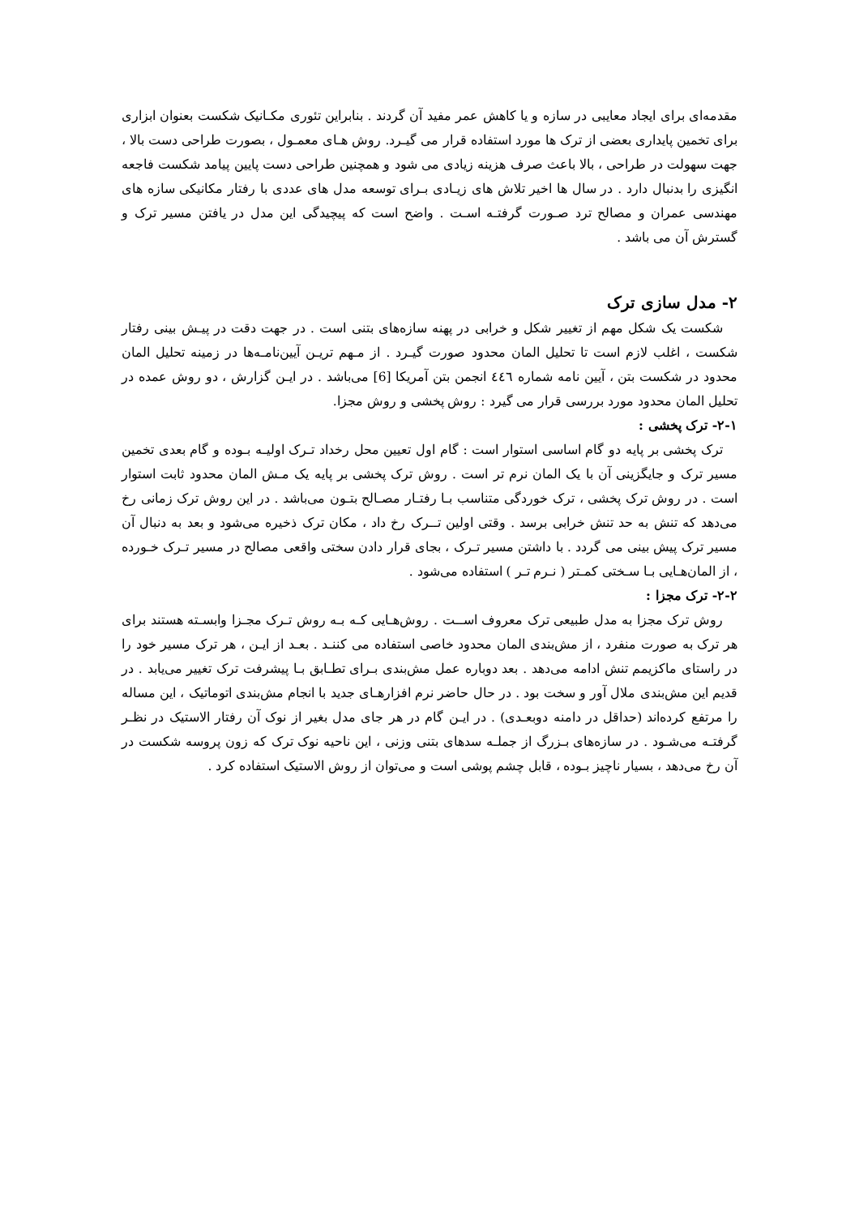مقدمه‌ای برای ایجاد معایبی در سازه و یا کاهش عمر مفید آن گردند . بنابراین تئوری مکـانیک شکست بعنوان ابزاری برای تخمین پایداری بعضی از ترک ها مورد استفاده قرار می گیـرد. روش هـای معمـول ، بصورت طراحی دست بالا ، جهت سهولت در طراحی ، بالا باعث صرف هزینه زیادی می شود و همچنین طراحی دست پایین پیامد شکست فاجعه انگیزی را بدنبال دارد . در سال ها اخیر تلاش های زیـادی بـرای توسعه مدل های عددی با رفتار مکانیکی سازه های مهندسی عمران و مصالح ترد صـورت گرفتـه اسـت . واضح است که پیچیدگی این مدل در یافتن مسیر ترک و گسترش آن می باشد .
۲- مدل سازی ترک
شکست یک شکل مهم از تغییر شکل و خرابی در پهنه سازه‌های بتنی است . در جهت دقت در پیـش بینی رفتار شکست ، اغلب لازم است تا تحلیل المان محدود صورت گیـرد . از مـهم تریـن آیین‌نامـه‌ها در زمینه تحلیل المان محدود در شکست بتن ، آیین نامه شماره ٤٤٦ انجمن بتن آمریکا [6] می‌باشد . در ایـن گزارش ، دو روش عمده در تحلیل المان محدود مورد بررسی قرار می گیرد : روش پخشی و روش مجزا.
۲-۱- ترک پخشی :
ترک پخشی بر پایه دو گام اساسی استوار است : گام اول تعیین محل رخداد تـرک اولیـه بـوده و گام بعدی تخمین مسیر ترک و جایگزینی آن با یک المان نرم تر است . روش ترک پخشی بر پایه یک مـش المان محدود ثابت استوار است . در روش ترک پخشی ، ترک خوردگی متناسب بـا رفتـار مصـالح بتـون می‌باشد . در این روش ترک زمانی رخ می‌دهد که تنش به حد تنش خرابی برسد . وقتی اولین تــرک رخ داد ، مکان ترک ذخیره می‌شود و بعد به دنبال آن مسیر ترک پیش بینی می گردد . با داشتن مسیر تـرک ، بجای قرار دادن سختی واقعی مصالح در مسیر تـرک خـورده ، از المان‌هـایی بـا سـختی کمـتر ( نـرم تـر ) استفاده می‌شود .
۲-۲- ترک مجزا :
روش ترک مجزا به مدل طبیعی ترک معروف اســت . روش‌هـایی کـه بـه روش تـرک مجـزا وابسـته هستند برای هر ترک به صورت منفرد ، از مش‌بندی المان محدود خاصی استفاده می کننـد . بعـد از ایـن ، هر ترک مسیر خود را در راستای ماکزیمم تنش ادامه می‌دهد . بعد دوباره عمل مش‌بندی بـرای تطـابق بـا پیشرفت ترک تغییر می‌یابد . در قدیم این مش‌بندی ملال آور و سخت بود . در حال حاضر نرم افزارهـای جدید با انجام مش‌بندی اتوماتیک ، این مساله را مرتفع کرده‌اند (حداقل در دامنه دوبعـدی) . در ایـن گام در هر جای مدل بغیر از نوک آن رفتار الاستیک در نظـر گرفتـه می‌شـود . در سازه‌های بـزرگ از جملـه سدهای بتنی وزنی ، این ناحیه نوک ترک که زون پروسه شکست در آن رخ می‌دهد ، بسیار ناچیز بـوده ، قابل چشم پوشی است و می‌توان از روش الاستیک استفاده کرد .